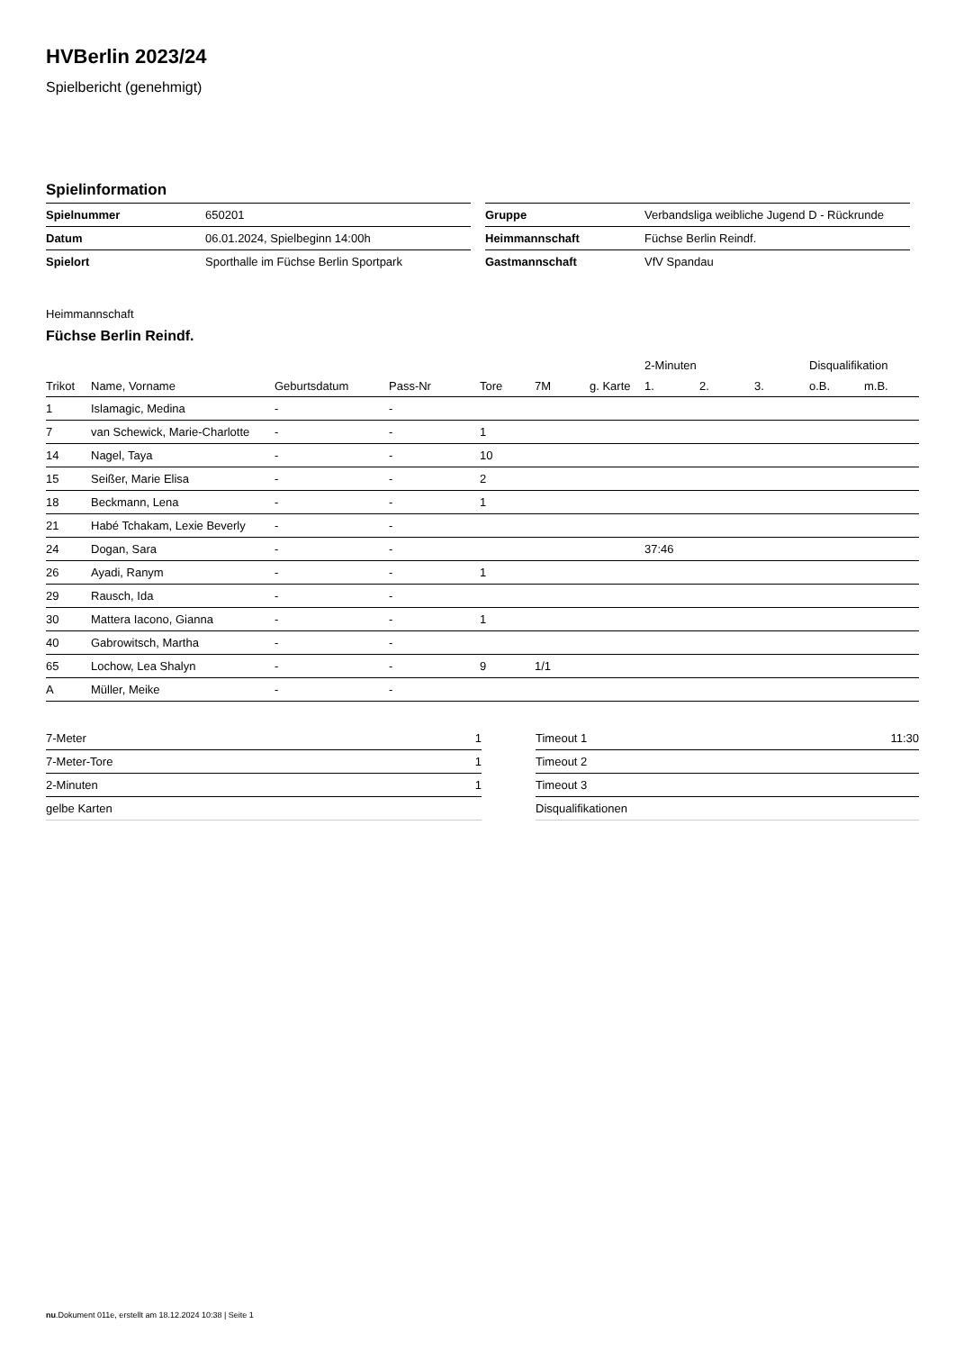HVBerlin 2023/24
Spielbericht (genehmigt)
Spielinformation
| Spielnummer | 650201 |
| Datum | 06.01.2024, Spielbeginn 14:00h |
| Spielort | Sporthalle im Füchse Berlin Sportpark |
| Gruppe | Verbandsliga weibliche Jugend D - Rückrunde |
| Heimmannschaft | Füchse Berlin Reindf. |
| Gastmannschaft | VfV Spandau |
Heimmannschaft
Füchse Berlin Reindf.
| | | | | | | | 2-Minuten | | | Disqualifikation | |
| --- | --- | --- | --- | --- | --- | --- | --- | --- | --- | --- | --- |
| Trikot | Name, Vorname | Geburtsdatum | Pass-Nr | Tore | 7M | g. Karte | 1. | 2. | 3. | o.B. | m.B. |
| 1 | Islamagic, Medina | - | - | | | | | | | | |
| 7 | van Schewick, Marie-Charlotte | - | - | 1 | | | | | | | |
| 14 | Nagel, Taya | - | - | 10 | | | | | | | |
| 15 | Seißer, Marie Elisa | - | - | 2 | | | | | | | |
| 18 | Beckmann, Lena | - | - | 1 | | | | | | | |
| 21 | Habé Tchakam, Lexie Beverly | - | - | | | | | | | | |
| 24 | Dogan, Sara | - | - | | | | 37:46 | | | | |
| 26 | Ayadi, Ranym | - | - | 1 | | | | | | | |
| 29 | Rausch, Ida | - | - | | | | | | | | |
| 30 | Mattera Iacono, Gianna | - | - | 1 | | | | | | | |
| 40 | Gabrowitsch, Martha | - | - | | | | | | | | |
| 65 | Lochow, Lea Shalyn | - | - | 9 | 1/1 | | | | | | |
| A | Müller, Meike | - | - | | | | | | | | |
| 7-Meter | 1 |
| 7-Meter-Tore | 1 |
| 2-Minuten | 1 |
| gelbe Karten | |
| Timeout 1 | 11:30 |
| Timeout 2 | |
| Timeout 3 | |
| Disqualifikationen | |
nu.Dokument 011e, erstellt am 18.12.2024 10:38 | Seite 1